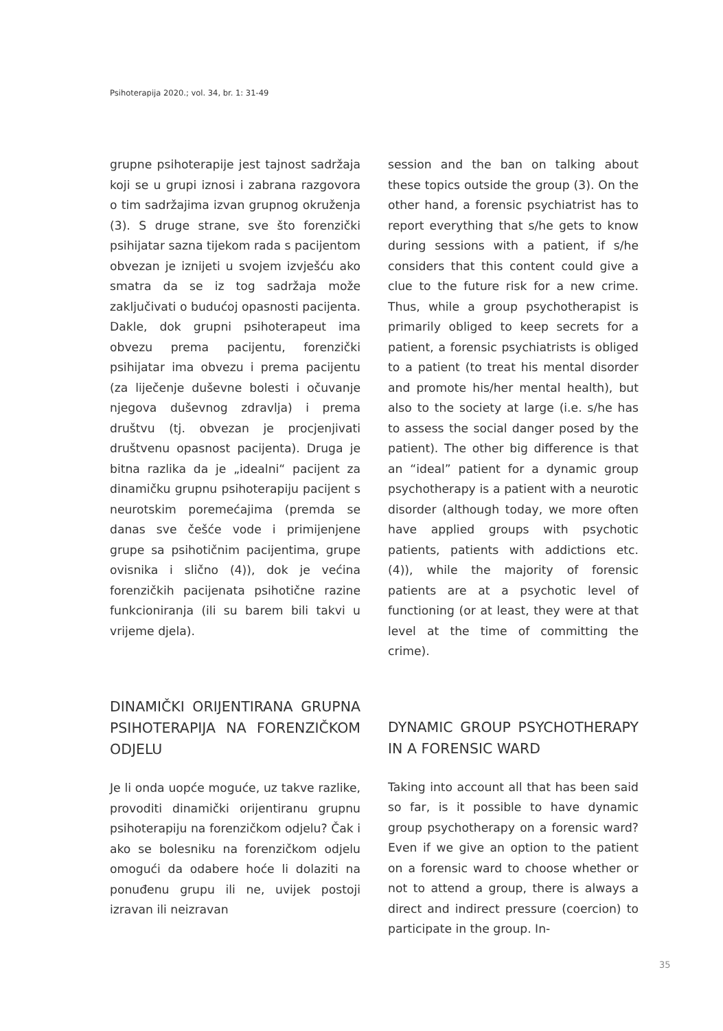Psihoterapija 2020.; vol. 34, br. 1: 31-49
grupne psihoterapije jest tajnost sadržaja koji se u grupi iznosi i zabrana razgovora o tim sadržajima izvan grupnog okruženja (3). S druge strane, sve što forenzički psihijatar sazna tijekom rada s pacijentom obvezan je iznijeti u svojem izvješću ako smatra da se iz tog sadržaja može zaključivati o budućoj opasnosti pacijenta. Dakle, dok grupni psihoterapeut ima obvezu prema pacijentu, forenzički psihijatar ima obvezu i prema pacijentu (za liječenje duševne bolesti i očuvanje njegova duševnog zdravlja) i prema društvu (tj. obvezan je procjenjivati društvenu opasnost pacijenta). Druga je bitna razlika da je „idealni“ pacijent za dinamičku grupnu psihoterapiju pacijent s neurotskim poremećajima (premda se danas sve češće vode i primijenjene grupe sa psihotičnim pacijentima, grupe ovisnika i slično (4)), dok je većina forenzičkih pacijenata psihotične razine funkcioniranja (ili su barem bili takvi u vrijeme djela).
DINAMIČKI ORIJENTIRANA GRUPNA PSIHOTERAPIJA NA FORENZIČKOM ODJELU
Je li onda uopće moguće, uz takve razlike, provoditi dinamički orijentiranu grupnu psihoterapiju na forenzičkom odjelu? Čak i ako se bolesniku na forenzičkom odjelu omogući da odabere hoće li dolaziti na ponuđenu grupu ili ne, uvijek postoji izravan ili neizravan
session and the ban on talking about these topics outside the group (3). On the other hand, a forensic psychiatrist has to report everything that s/he gets to know during sessions with a patient, if s/he considers that this content could give a clue to the future risk for a new crime. Thus, while a group psychotherapist is primarily obliged to keep secrets for a patient, a forensic psychiatrists is obliged to a patient (to treat his mental disorder and promote his/her mental health), but also to the society at large (i.e. s/he has to assess the social danger posed by the patient). The other big difference is that an “ideal” patient for a dynamic group psychotherapy is a patient with a neurotic disorder (although today, we more often have applied groups with psychotic patients, patients with addictions etc. (4)), while the majority of forensic patients are at a psychotic level of functioning (or at least, they were at that level at the time of committing the crime).
DYNAMIC GROUP PSYCHOTHERAPY IN A FORENSIC WARD
Taking into account all that has been said so far, is it possible to have dynamic group psychotherapy on a forensic ward? Even if we give an option to the patient on a forensic ward to choose whether or not to attend a group, there is always a direct and indirect pressure (coercion) to participate in the group. In-
35